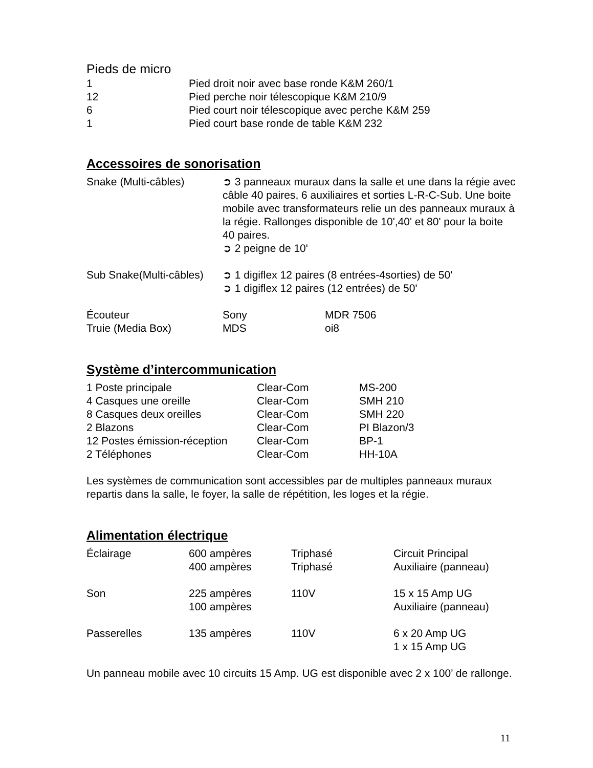Pieds de micro
| 1 | Pied droit noir avec base ronde K&M 260/1 |
| 12 | Pied perche noir télescopique K&M 210/9 |
| 6 | Pied court noir télescopique avec perche K&M 259 |
| 1 | Pied court base ronde de table K&M 232 |
Accessoires de sonorisation
| Snake (Multi-câbles) | ➲ 3 panneaux muraux dans la salle et une dans la régie avec câble 40 paires, 6 auxiliaires et sorties L-R-C-Sub. Une boite mobile avec transformateurs relie un des panneaux muraux à la régie. Rallonges disponible de 10',40' et 80' pour la boite 40 paires. ➲ 2 peigne de 10' | |
| Sub Snake(Multi-câbles) | ➲ 1 digiflex 12 paires (8 entrées-4sorties) de 50' ➲ 1 digiflex 12 paires (12 entrées) de 50' | |
| Écouteur | Sony | MDR 7506 |
| Truie (Media Box) | MDS | oi8 |
Système d’intercommunication
| 1 Poste principale | Clear-Com | MS-200 |
| 4 Casques une oreille | Clear-Com | SMH 210 |
| 8 Casques deux oreilles | Clear-Com | SMH 220 |
| 2 Blazons | Clear-Com | PI Blazon/3 |
| 12 Postes émission-réception | Clear-Com | BP-1 |
| 2 Téléphones | Clear-Com | HH-10A |
Les systèmes de communication sont accessibles par de multiples panneaux muraux repartis dans la salle, le foyer, la salle de répétition, les loges et la régie.
Alimentation électrique
| Éclairage | 600 ampères | Triphasé | Circuit Principal |
| | 400 ampères | Triphasé | Auxiliaire (panneau) |
| Son | 225 ampères | 110V | 15 x 15 Amp UG |
| | 100 ampères | | Auxiliaire (panneau) |
| Passerelles | 135 ampères | 110V | 6 x 20 Amp UG |
| | | | 1 x 15 Amp UG |
Un panneau mobile avec 10 circuits 15 Amp. UG est disponible avec 2 x 100’ de rallonge.
11